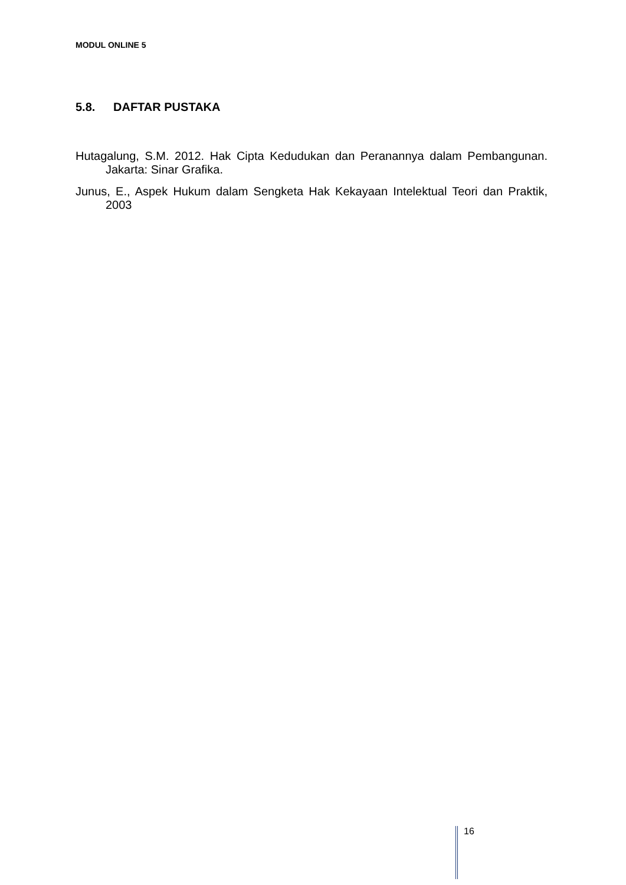MODUL ONLINE 5
5.8. DAFTAR PUSTAKA
Hutagalung, S.M. 2012. Hak Cipta Kedudukan dan Peranannya dalam Pembangunan. Jakarta: Sinar Grafika.
Junus, E., Aspek Hukum dalam Sengketa Hak Kekayaan Intelektual Teori dan Praktik, 2003
16